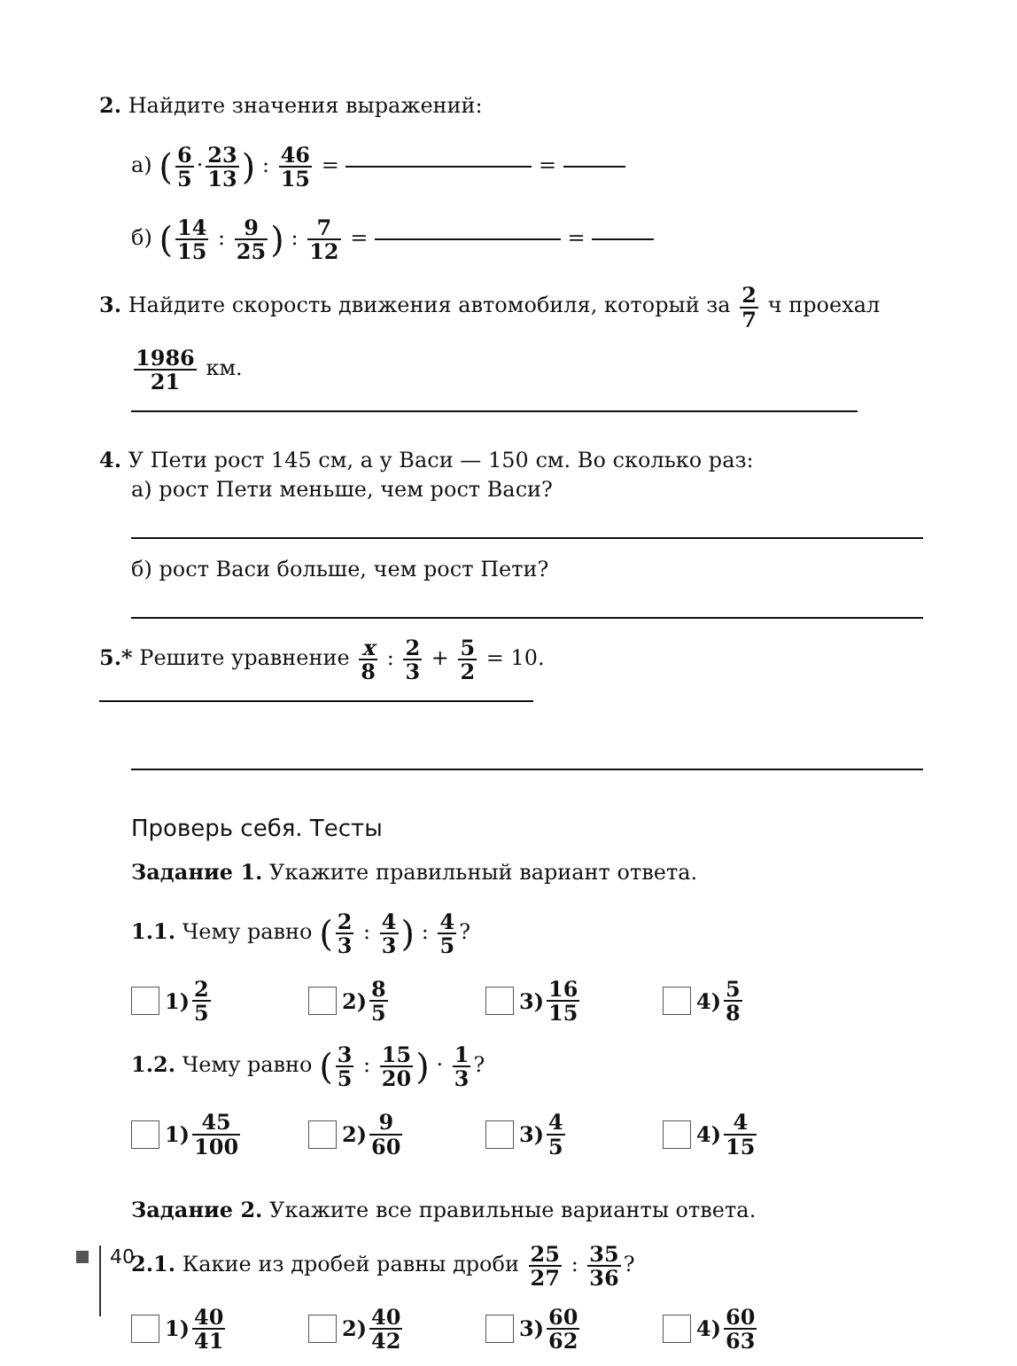2. Найдите значения выражений:
а) (6 5 · 23 13) : 46 15 = =
б) (14 15 : 9 25) : 7 12 = =
3. Найдите скорость движения автомобиля, который за 2 7 ч проехал
1986 21 км.
4. У Пети рост 145 см, а у Васи — 150 см. Во сколько раз:
а) рост Пети меньше, чем рост Васи?
б) рост Васи больше, чем рост Пети?
5.* Решите уравнение x 8 : 2 3 + 5 2 = 10.
Проверь себя. Тесты
Задание 1. Укажите правильный вариант ответа.
1.1. Чему равно (2 3 : 4 3) : 4 5?
1) 2 5
2) 8 5
3) 16 15
4) 5 8
1.2. Чему равно (3 5 : 15 20) · 1 3?
1) 45 100
2) 9 60
3) 4 5
4) 4 15
Задание 2. Укажите все правильные варианты ответа.
2.1. Какие из дробей равны дроби 25 27 : 35 36?
1) 40 41
2) 40 42
3) 60 62
4) 60 63
40